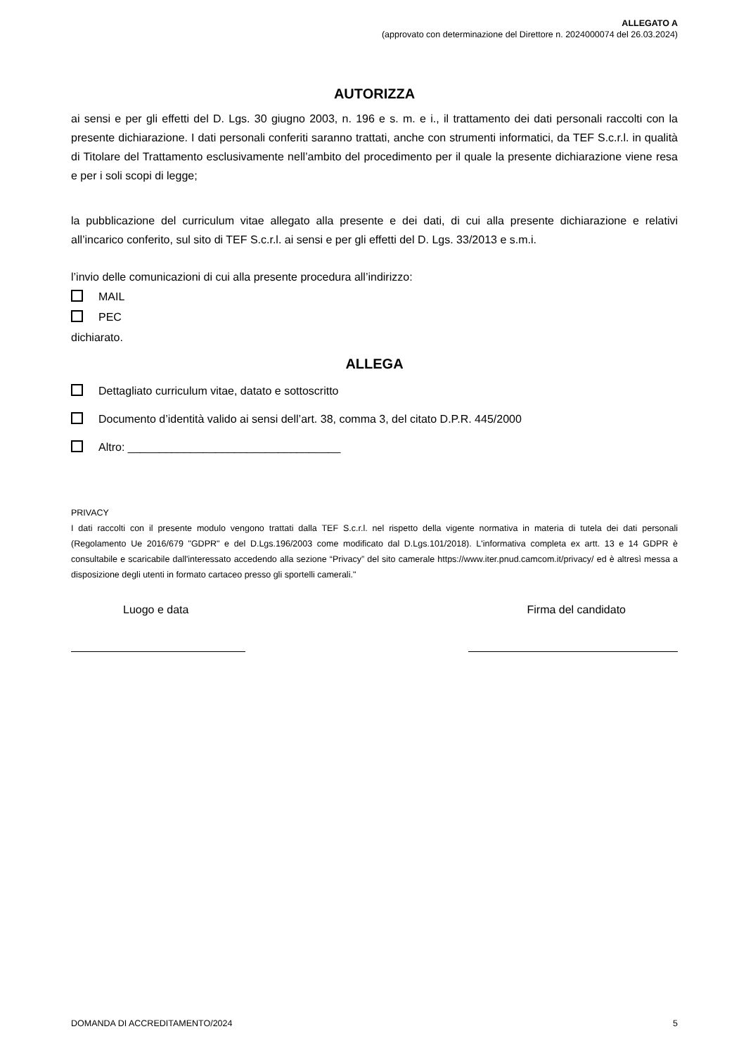ALLEGATO A
(approvato con determinazione del Direttore n. 2024000074 del 26.03.2024)
AUTORIZZA
ai sensi e per gli effetti del D. Lgs. 30 giugno 2003, n. 196 e s. m. e i., il trattamento dei dati personali raccolti con la presente dichiarazione. I dati personali conferiti saranno trattati, anche con strumenti informatici, da TEF S.c.r.l. in qualità di Titolare del Trattamento esclusivamente nell’ambito del procedimento per il quale la presente dichiarazione viene resa e per i soli scopi di legge;
la pubblicazione del curriculum vitae allegato alla presente e dei dati, di cui alla presente dichiarazione e relativi all’incarico conferito, sul sito di TEF S.c.r.l. ai sensi e per gli effetti del D. Lgs. 33/2013 e s.m.i.
l’invio delle comunicazioni di cui alla presente procedura all’indirizzo:
MAIL
PEC
dichiarato.
ALLEGA
Dettagliato curriculum vitae, datato e sottoscritto
Documento d’identità valido ai sensi dell’art. 38, comma 3, del citato D.P.R. 445/2000
Altro: __________________________________
PRIVACY
I dati raccolti con il presente modulo vengono trattati dalla TEF S.c.r.l. nel rispetto della vigente normativa in materia di tutela dei dati personali (Regolamento Ue 2016/679 "GDPR" e del D.Lgs.196/2003 come modificato dal D.Lgs.101/2018). L'informativa completa ex artt. 13 e 14 GDPR è consultabile e scaricabile dall'interessato accedendo alla sezione “Privacy” del sito camerale https://www.iter.pnud.camcom.it/privacy/ ed è altresì messa a disposizione degli utenti in formato cartaceo presso gli sportelli camerali."
Luogo e data Firma del candidato
DOMANDA DI ACCREDITAMENTO/2024 5